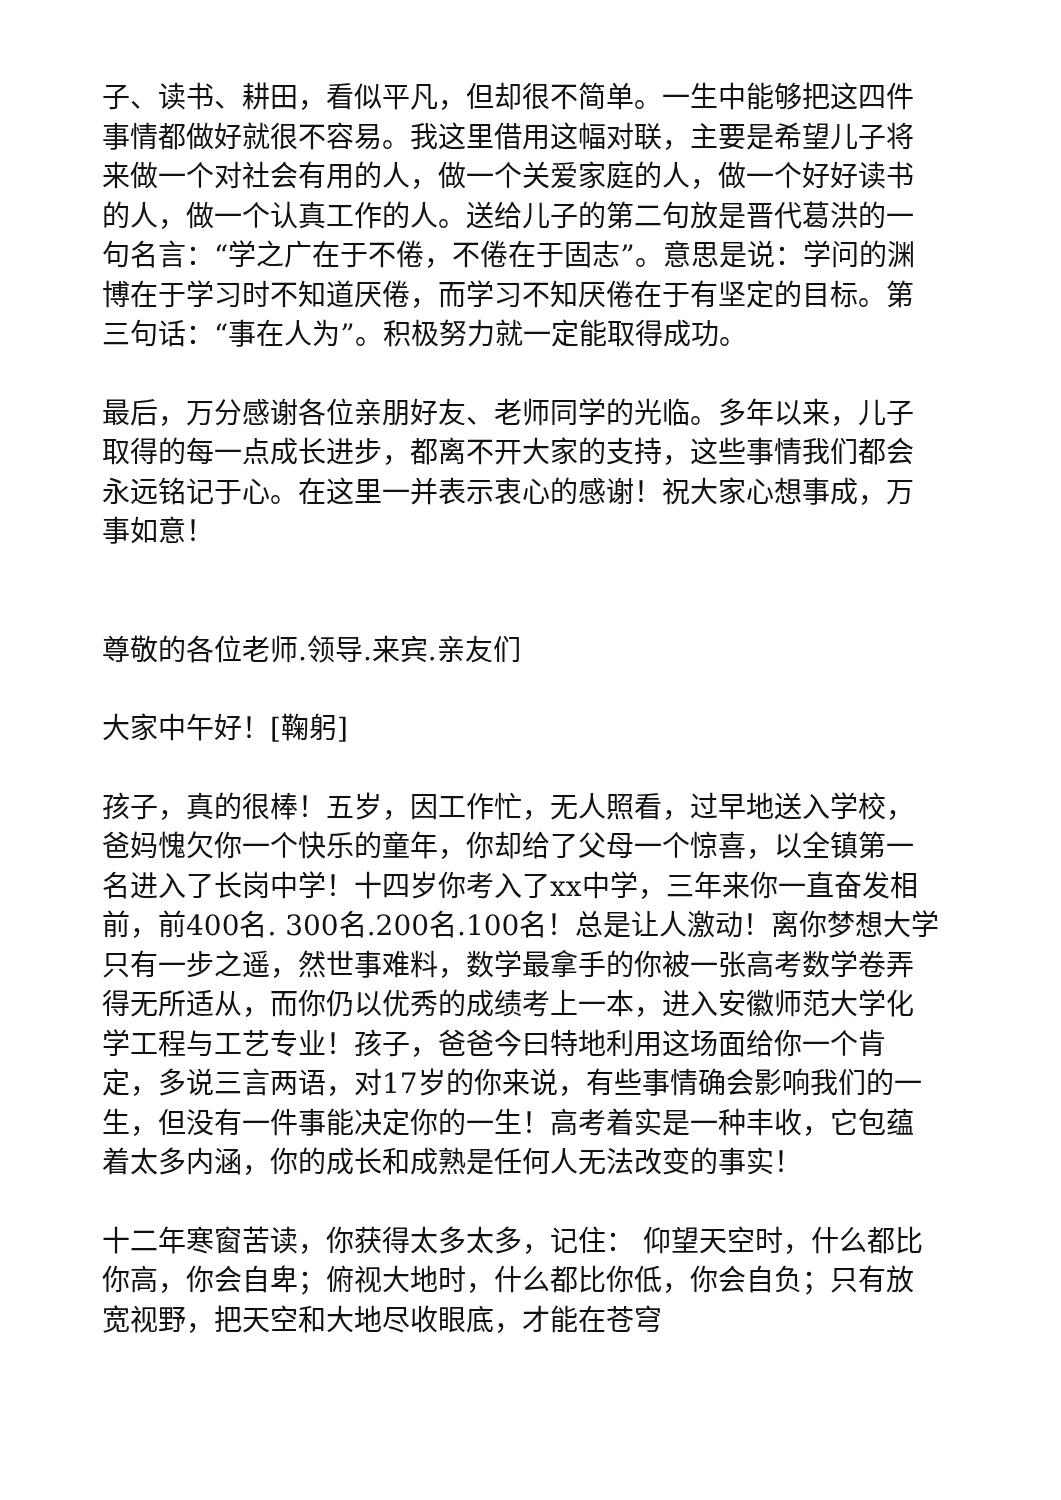子、读书、耕田，看似平凡，但却很不简单。一生中能够把这四件事情都做好就很不容易。我这里借用这幅对联，主要是希望儿子将来做一个对社会有用的人，做一个关爱家庭的人，做一个好好读书的人，做一个认真工作的人。送给儿子的第二句放是晋代葛洪的一句名言：“学之广在于不倦，不倦在于固志”。意思是说：学问的渊博在于学习时不知道厌倦，而学习不知厌倦在于有坚定的目标。第三句话：“事在人为”。积极努力就一定能取得成功。
最后，万分感谢各位亲朋好友、老师同学的光临。多年以来，儿子取得的每一点成长进步，都离不开大家的支持，这些事情我们都会永远铭记于心。在这里一并表示衷心的感谢！祝大家心想事成，万事如意！
尊敬的各位老师.领导.来宾.亲友们
大家中午好！[鞠躬]
孩子，真的很棒！五岁，因工作忙，无人照看，过早地送入学校，爸妈愧欠你一个快乐的童年，你却给了父母一个惊喜，以全镇第一名进入了长岗中学！十四岁你考入了xx中学，三年来你一直奋发相前，前400名. 300名.200名.100名！总是让人激动！离你梦想大学只有一步之遥，然世事难料，数学最拿手的你被一张高考数学卷弄得无所适从，而你仍以优秀的成绩考上一本，进入安徽师范大学化学工程与工艺专业！孩子，爸爸今曰特地利用这场面给你一个肯定，多说三言两语，对17岁的你来说，有些事情确会影响我们的一生，但没有一件事能决定你的一生！高考着实是一种丰收，它包蕴着太多内涵，你的成长和成熟是任何人无法改变的事实！
十二年寒窗苦读，你获得太多太多，记住： 仰望天空时，什么都比你高，你会自卑；俯视大地时，什么都比你低，你会自负；只有放宽视野，把天空和大地尽收眼底，才能在苍穹